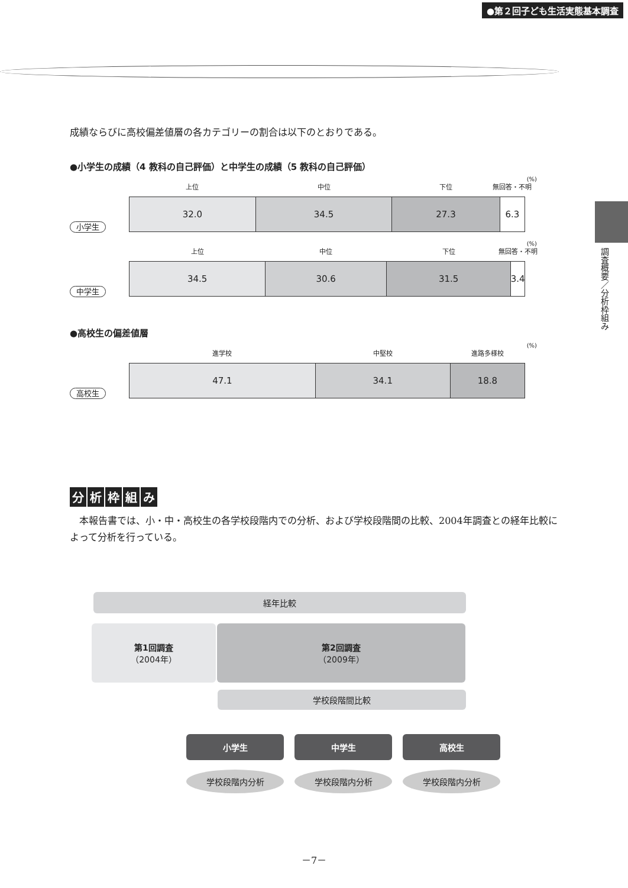●第２回子ども生活実態基本調査
調査概要／分析枠組み
成績ならびに高校偏差値層の各カテゴリーの割合は以下のとおりである。
●小学生の成績（4 教科の自己評価）と中学生の成績（5 教科の自己評価）
(%)
小学生
上位
32.0
中位
34.5
下位
27.3
無回答・不明
6.3
(%)
中学生
上位
34.5
中位
30.6
下位
31.5
無回答・不明
3.4
●高校生の偏差値層
(%)
高校生
進学校
47.1
中堅校
34.1
進路多様校
18.8
分析枠組み
　本報告書では、小・中・高校生の各学校段階内での分析、および学校段階間の比較、2004年調査との経年比較によって分析を行っている。
経年比較
第1回調査
（2004年）
第2回調査
（2009年）
学校段階間比較
小学生 中学生 高校生
学校段階内分析 学校段階内分析 学校段階内分析
－7－